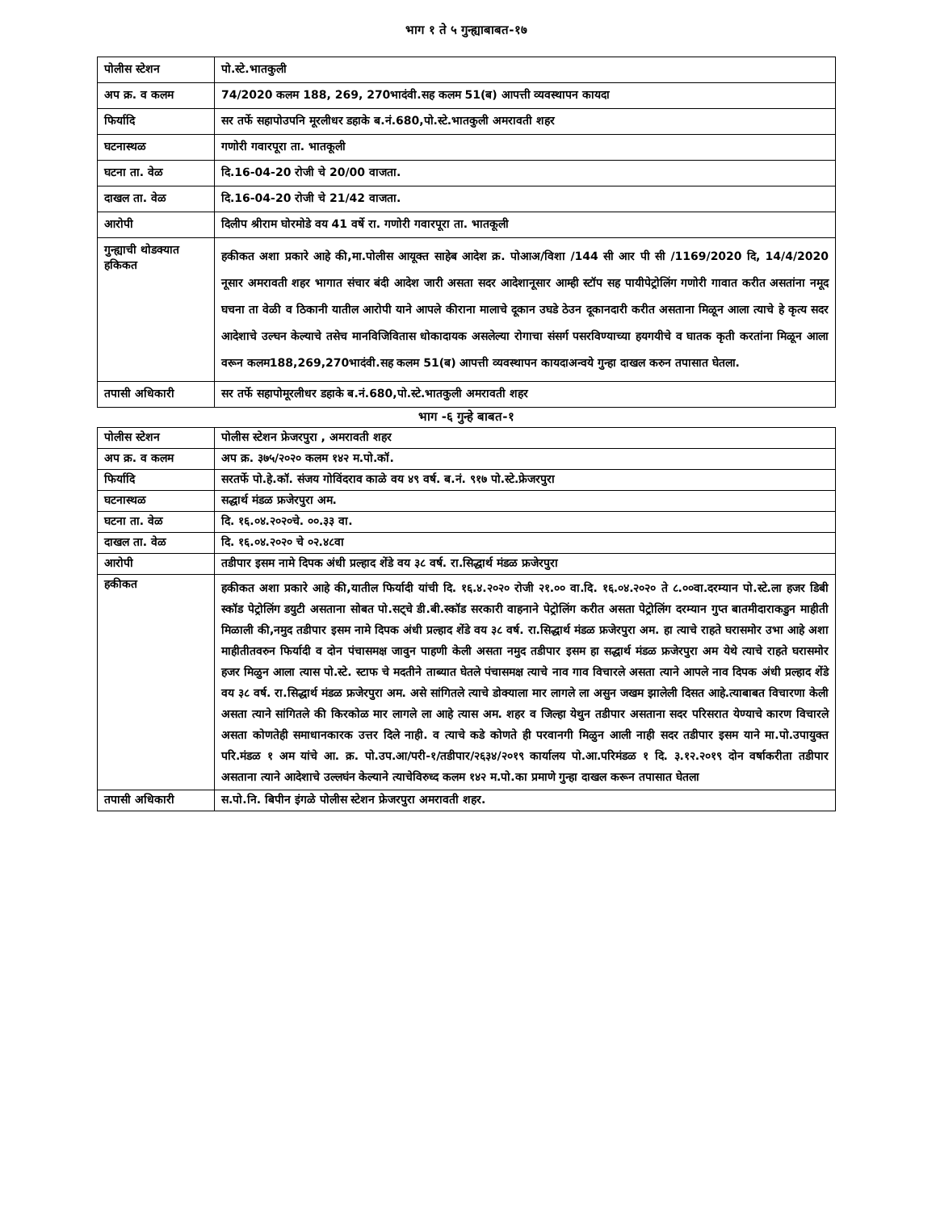भाग १ ते ५ गुन्ह्याबाबत-१७
| पोलीस स्टेशन | पो.स्टे.भातकुली |
| अप क्र. व कलम | 74/2020 कलम 188, 269, 270भादंवी.सह कलम 51(ब) आपत्ती व्यवस्थापन कायदा |
| फिर्यादि | सर तर्फे सहापोउपनि मूरलीधर डहाके ब.नं.680,पो.स्टे.भातकुली अमरावती शहर |
| घटनास्थळ | गणोरी गवारपूरा ता. भातकूली |
| घटना ता. वेळ | दि.16-04-20 रोजी चे 20/00 वाजता. |
| दाखल ता. वेळ | दि.16-04-20 रोजी चे 21/42 वाजता. |
| आरोपी | दिलीप श्रीराम घोरमोडे वय 41 वर्षे रा. गणोरी गवारपूरा ता. भातकूली |
| गुन्ह्याची थोडक्यात हकिकत | हकीकत अशा प्रकारे आहे की,मा.पोलीस आयूक्त साहेब आदेश क्र. पोआअ/विशा /144 सी आर पी सी /1169/2020 दि, 14/4/2020 नूसार अमरावती शहर भागात संचार बंदी आदेश जारी असता सदर आदेशानूसार आम्ही स्टॉप सह पायीपेट्रोलिंग गणोरी गावात करीत असतांना नमूद घचना ता वेळी व ठिकानी यातील आरोपी याने आपले कीराना मालाचे दूकान उघडे ठेउन दूकानदारी करीत असताना मिळून आला त्याचे हे कृत्य सदर आदेशाचे उल्घन केल्याचे तसेच मानविजिवितास धोकादायक असलेल्या रोगाचा संसर्ग पसरविण्याच्या हयगयीचे व घातक कृती करतांना मिळून आला वरून कलम188,269,270भादंवी.सह कलम 51(ब) आपत्ती व्यवस्थापन कायदाअन्वये गुन्हा दाखल करुन तपासात घेतला. |
| तपासी अधिकारी | सर तर्फे सहापोमूरलीधर डहाके ब.नं.680,पो.स्टे.भातकुली अमरावती शहर |
भाग -६ गुन्हे बाबत-१
| पोलीस स्टेशन | पोलीस स्टेशन फ्रेजरपुरा , अमरावती शहर |
| अप क्र. व कलम | अप क्र. ३७५/२०२० कलम १४२ म.पो.कॉ. |
| फिर्यादि | सरतर्फे पो.हे.कॉ. संजय गोविंदराव काळे वय ४९ वर्ष. ब.नं. ९१७ पो.स्टे.फ्रेजरपुरा |
| घटनास्थळ | सद्धार्थ मंडळ फ्रजेरपुरा अम. |
| घटना ता. वेळ | दि. १६.०४.२०२०चे. ००.३३ वा. |
| दाखल ता. वेळ | दि. १६.०४.२०२० चे ०२.४८वा |
| आरोपी | तडीपार इसम नामे दिपक अंधी प्रल्हाद शेंडे वय ३८ वर्ष. रा.सिद्धार्थ मंडळ फ्रजेरपुरा |
| हकीकत | हकीकत अशा प्रकारे आहे की,यातील फिर्यादी यांची दि. १६.४.२०२० रोजी २१.०० वा.दि. १६.०४.२०२० ते ८.००वा.दरम्यान पो.स्टे.ला हजर डिबी स्कॉड पेट्रोलिंग डयुटी असताना सोबत पो.सट्चे डी.बी.स्कॉड सरकारी वाहनाने पेट्रोलिंग करीत असता पेट्रोलिंग दरम्यान गुप्त बातमीदाराकडुन माहीती मिळाली की,नमुद तडीपार इसम नामे दिपक अंधी प्रल्हाद शेंडे वय ३८ वर्ष. रा.सिद्धार्थ मंडळ फ्रजेरपुरा अम. हा त्याचे राहते घरासमोर उभा आहे अशा माहीतीतवरुन फिर्यादी व दोन पंचासमक्ष जावुन पाहणी केली असता नमुद तडीपार इसम हा सद्धार्थ मंडळ फ्रजेरपुरा अम येथे त्याचे राहते घरासमोर हजर मिळुन आला त्यास पो.स्टे. स्टाफ चे मदतीने ताब्यात घेतले पंचासमक्ष त्याचे नाव गाव विचारले असता त्याने आपले नाव दिपक अंधी प्रल्हाद शेंडे वय ३८ वर्ष. रा.सिद्धार्थ मंडळ फ्रजेरपुरा अम. असे सांगितले त्याचे डोक्याला मार लागले ला असुन जखम झालेली दिसत आहे.त्याबाबत विचारणा केली असता त्याने सांगितले की किरकोळ मार लागले ला आहे त्यास अम. शहर व जिल्हा येथुन तडीपार असताना सदर परिसरात येण्याचे कारण विचारले असता कोणतेही समाधानकारक उत्तर दिले नाही. व त्याचे कडे कोणते ही परवानगी मिळुन आली नाही सदर तडीपार इसम याने मा.पो.उपायुक्त परि.मंडळ १ अम यांचे आ. क्र. पो.उप.आ/परी-१/तडीपार/२६३४/२०१९ कार्यालय पो.आ.परिमंडळ १ दि. ३.१२.२०१९ दोन वर्षाकरीता तडीपार असताना त्याने आदेशाचे उल्लघंन केल्याने त्याचेविरुध्द कलम १४२ म.पो.का प्रमाणे गुन्हा दाखल करून तपासात घेतला |
| तपासी अधिकारी | स.पो.नि. बिपीन इंगळे पोलीस स्टेशन फ्रेजरपुरा अमरावती शहर. |